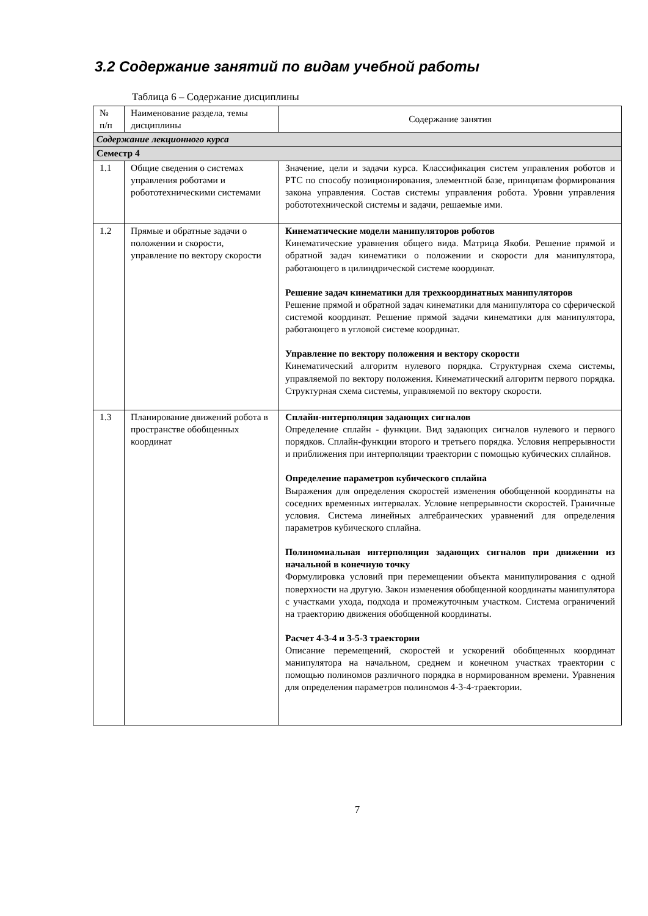3.2 Содержание занятий по видам учебной работы
Таблица 6 – Содержание дисциплины
| № п/п | Наименование раздела, темы дисциплины | Содержание занятия |
| Содержание лекционного курса | | |
| Семестр 4 | | |
| 1.1 | Общие сведения о системах управления роботами и робототехническими системами | Значение, цели и задачи курса. Классификация систем управления роботов и РТС по способу позиционирования, элементной базе, принципам формирования закона управления. Состав системы управления робота. Уровни управления робототехнической системы и задачи, решаемые ими. |
| 1.2 | Прямые и обратные задачи о положении и скорости, управление по вектору скорости | Кинематические модели манипуляторов роботов Кинематические уравнения общего вида. Матрица Якоби. Решение прямой и обратной задач кинематики о положении и скорости для манипулятора, работающего в цилиндрической системе координат. Решение задач кинематики для трехкоординатных манипуляторов Решение прямой и обратной задач кинематики для манипулятора со сферической системой координат. Решение прямой задачи кинематики для манипулятора, работающего в угловой системе координат. Управление по вектору положения и вектору скорости Кинематический алгоритм нулевого порядка. Структурная схема системы, управляемой по вектору положения. Кинематический алгоритм первого порядка. Структурная схема системы, управляемой по вектору скорости. |
| 1.3 | Планирование движений робота в пространстве обобщенных координат | Сплайн-интерполяция задающих сигналов Определение сплайн - функции. Вид задающих сигналов нулевого и первого порядков. Сплайн-функции второго и третьего порядка. Условия непрерывности и приближения при интерполяции траектории с помощью кубических сплайнов. Определение параметров кубического сплайна Выражения для определения скоростей изменения обобщенной координаты на соседних временных интервалах. Условие непрерывности скоростей. Граничные условия. Система линейных алгебраических уравнений для определения параметров кубического сплайна. Полиномиальная интерполяция задающих сигналов при движении из начальной в конечную точку Формулировка условий при перемещении объекта манипулирования с одной поверхности на другую. Закон изменения обобщенной координаты манипулятора с участками ухода, подхода и промежуточным участком. Система ограничений на траекторию движения обобщенной координаты. Расчет 4-3-4 и 3-5-3 траектории Описание перемещений, скоростей и ускорений обобщенных координат манипулятора на начальном, среднем и конечном участках траектории с помощью полиномов различного порядка в нормированном времени. Уравнения для определения параметров полиномов 4-3-4-траектории. |
7